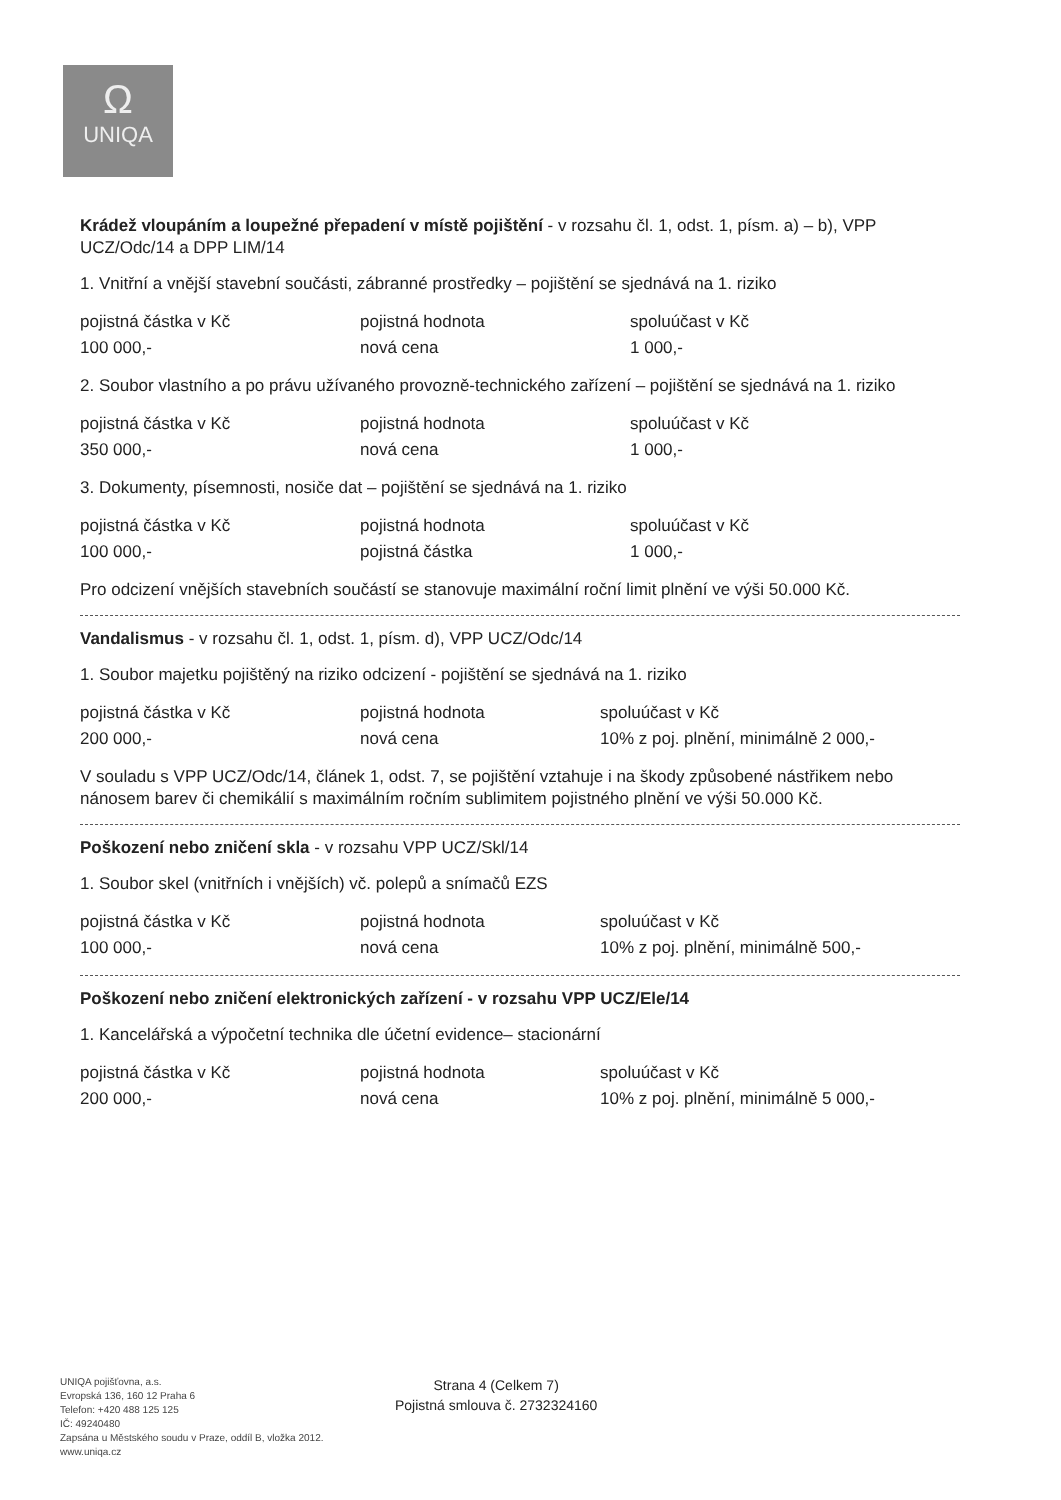Ω
UNIQA
Krádež vloupáním a loupežné přepadení v místě pojištění - v rozsahu čl. 1, odst. 1, písm. a) – b), VPP UCZ/Odc/14 a DPP LIM/14
1. Vnitřní a vnější stavební součásti, zábranné prostředky – pojištění se sjednává na 1. riziko
| pojistná částka v Kč | pojistná hodnota | spoluúčast v Kč |
| 100 000,- | nová cena | 1 000,- |
2. Soubor vlastního a po právu užívaného provozně-technického zařízení – pojištění se sjednává na 1. riziko
| pojistná částka v Kč | pojistná hodnota | spoluúčast v Kč |
| 350 000,- | nová cena | 1 000,- |
3. Dokumenty, písemnosti, nosiče dat – pojištění se sjednává na 1. riziko
| pojistná částka v Kč | pojistná hodnota | spoluúčast v Kč |
| 100 000,- | pojistná částka | 1 000,- |
Pro odcizení vnějších stavebních součástí se stanovuje maximální roční limit plnění ve výši 50.000 Kč.
Vandalismus - v rozsahu čl. 1, odst. 1, písm. d), VPP UCZ/Odc/14
1. Soubor majetku pojištěný na riziko odcizení - pojištění se sjednává na 1. riziko
| pojistná částka v Kč | pojistná hodnota | spoluúčast v Kč |
| 200 000,- | nová cena | 10% z poj. plnění, minimálně 2 000,- |
V souladu s VPP UCZ/Odc/14, článek 1, odst. 7, se pojištění vztahuje i na škody způsobené nástřikem nebo nánosem barev či chemikálií s maximálním ročním sublimitem pojistného plnění ve výši 50.000 Kč.
Poškození nebo zničení skla - v rozsahu VPP UCZ/Skl/14
1. Soubor skel (vnitřních i vnějších) vč. polepů a snímačů EZS
| pojistná částka v Kč | pojistná hodnota | spoluúčast v Kč |
| 100 000,- | nová cena | 10% z poj. plnění, minimálně 500,- |
Poškození nebo zničení elektronických zařízení - v rozsahu VPP UCZ/Ele/14
1. Kancelářská a výpočetní technika dle účetní evidence– stacionární
| pojistná částka v Kč | pojistná hodnota | spoluúčast v Kč |
| 200 000,- | nová cena | 10% z poj. plnění, minimálně 5 000,- |
UNIQA pojišťovna, a.s.
Evropská 136, 160 12 Praha 6
Telefon: +420 488 125 125
IČ: 49240480
Zapsána u Městského soudu v Praze, oddíl B, vložka 2012.
www.uniqa.cz
Strana 4 (Celkem 7)
Pojistná smlouva č. 2732324160